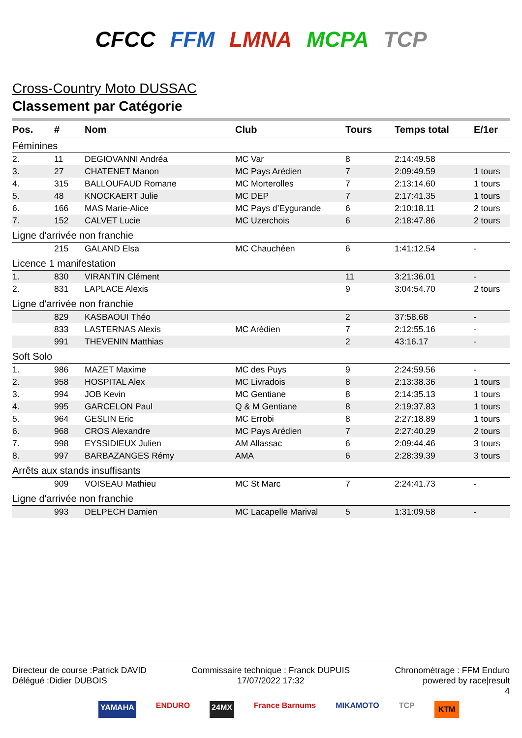CFCC FFM LMNA MCPA TCP
Cross-Country Moto DUSSAC
Classement par Catégorie
| Pos. | # | Nom | Club | Tours | Temps total | E/1er |
| --- | --- | --- | --- | --- | --- | --- |
| Féminines | | | | | | |
| 2. | 11 | DEGIOVANNI Andréa | MC Var | 8 | 2:14:49.58 | |
| 3. | 27 | CHATENET Manon | MC Pays Arédien | 7 | 2:09:49.59 | 1 tours |
| 4. | 315 | BALLOUFAUD Romane | MC Morterolles | 7 | 2:13:14.60 | 1 tours |
| 5. | 48 | KNOCKAERT Julie | MC DEP | 7 | 2:17:41.35 | 1 tours |
| 6. | 166 | MAS Marie-Alice | MC Pays d’Eygurande | 6 | 2:10:18.11 | 2 tours |
| 7. | 152 | CALVET Lucie | MC Uzerchois | 6 | 2:18:47.86 | 2 tours |
| Ligne d'arrivée non franchie | | | | | | |
| | 215 | GALAND Elsa | MC Chauchéen | 6 | 1:41:12.54 | - |
| Licence 1 manifestation | | | | | | |
| 1. | 830 | VIRANTIN Clément | | 11 | 3:21:36.01 | - |
| 2. | 831 | LAPLACE Alexis | | 9 | 3:04:54.70 | 2 tours |
| Ligne d'arrivée non franchie | | | | | | |
| | 829 | KASBAOUI Théo | | 2 | 37:58.68 | - |
| | 833 | LASTERNAS Alexis | MC Arédien | 7 | 2:12:55.16 | - |
| | 991 | THEVENIN Matthias | | 2 | 43:16.17 | - |
| Soft Solo | | | | | | |
| 1. | 986 | MAZET Maxime | MC des Puys | 9 | 2:24:59.56 | - |
| 2. | 958 | HOSPITAL Alex | MC Livradois | 8 | 2:13:38.36 | 1 tours |
| 3. | 994 | JOB Kevin | MC Gentiane | 8 | 2:14:35.13 | 1 tours |
| 4. | 995 | GARCELON Paul | Q & M Gentiane | 8 | 2:19:37.83 | 1 tours |
| 5. | 964 | GESLIN Eric | MC Errobi | 8 | 2:27:18.89 | 1 tours |
| 6. | 968 | CROS Alexandre | MC Pays Arédien | 7 | 2:27:40.29 | 2 tours |
| 7. | 998 | EYSSIDIEUX Julien | AM Allassac | 6 | 2:09:44.46 | 3 tours |
| 8. | 997 | BARBAZANGES Rémy | AMA | 6 | 2:28:39.39 | 3 tours |
| Arrêts aux stands insuffisants | | | | | | |
| | 909 | VOISEAU Mathieu | MC St Marc | 7 | 2:24:41.73 | - |
| Ligne d'arrivée non franchie | | | | | | |
| | 993 | DELPECH Damien | MC Lacapelle Marival | 5 | 1:31:09.58 | - |
Directeur de course :Patrick DAVID
Délégué :Didier DUBOIS
Commissaire technique : Franck DUPUIS
17/07/2022 17:32
Chronométrage : FFM Enduro
powered by race|result
4
YAMAHA ENDURO 24MX France Barnums MIKAMOTO TCP KTM